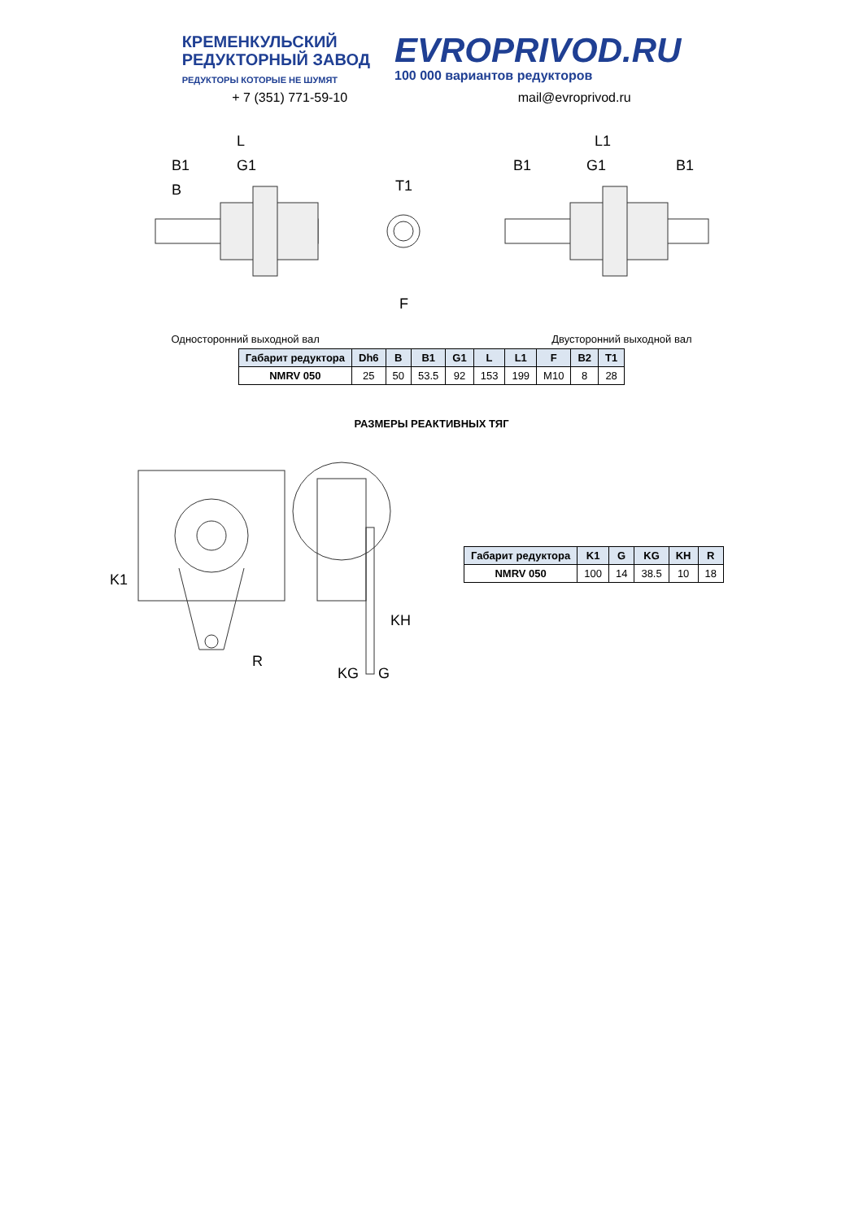КРЕМЕНКУЛЬСКИЙ
РЕДУКТОРНЫЙ ЗАВОД
РЕДУКТОРЫ КОТОРЫЕ НЕ ШУМЯТ
EVROPRIVOD.RU
100 000 вариантов редукторов
+ 7 (351) 771-59-10 mail@evroprivod.ru
L
B1
G1
B
T1
F
L1
B1
G1
B1
Односторонний выходной вал Двусторонний выходной вал
| Габарит редуктора | Dh6 | B | B1 | G1 | L | L1 | F | B2 | T1 |
| --- | --- | --- | --- | --- | --- | --- | --- | --- | --- |
| NMRV 050 | 25 | 50 | 53.5 | 92 | 153 | 199 | M10 | 8 | 28 |
РАЗМЕРЫ РЕАКТИВНЫХ ТЯГ
K1
R
KH
KG
G
| Габарит редуктора | K1 | G | KG | KH | R |
| --- | --- | --- | --- | --- | --- |
| NMRV 050 | 100 | 14 | 38.5 | 10 | 18 |